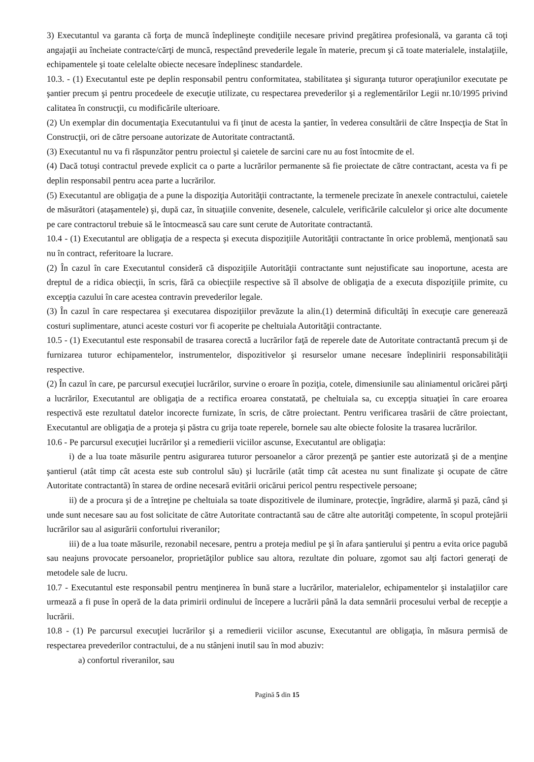3) Executantul va garanta că forţa de muncă îndeplineşte condiţiile necesare privind pregătirea profesională, va garanta că toţi angajaţii au încheiate contracte/cărţi de muncă, respectând prevederile legale în materie, precum şi că toate materialele, instalaţiile, echipamentele şi toate celelalte obiecte necesare îndeplinesc standardele.
10.3. - (1) Executantul este pe deplin responsabil pentru conformitatea, stabilitatea şi siguranţa tuturor operaţiunilor executate pe şantier precum şi pentru procedeele de execuţie utilizate, cu respectarea prevederilor şi a reglementărilor Legii nr.10/1995 privind calitatea în construcţii, cu modificările ulterioare.
(2) Un exemplar din documentaţia Executantului va fi ţinut de acesta la şantier, în vederea consultării de către Inspecţia de Stat în Construcţii, ori de către persoane autorizate de Autoritate contractantă.
(3) Executantul nu va fi răspunzător pentru proiectul şi caietele de sarcini care nu au fost întocmite de el.
(4) Dacă totuşi contractul prevede explicit ca o parte a lucrărilor permanente să fie proiectate de către contractant, acesta va fi pe deplin responsabil pentru acea parte a lucrărilor.
(5) Executantul are obligaţia de a pune la dispoziţia Autorităţii contractante, la termenele precizate în anexele contractului, caietele de măsurători (ataşamentele) şi, după caz, în situaţiile convenite, desenele, calculele, verificările calculelor şi orice alte documente pe care contractorul trebuie să le întocmească sau care sunt cerute de Autoritate contractantă.
10.4 - (1) Executantul are obligaţia de a respecta şi executa dispoziţiile Autorităţii contractante în orice problemă, menţionată sau nu în contract, referitoare la lucrare.
(2) În cazul în care Executantul consideră că dispoziţiile Autorităţii contractante sunt nejustificate sau inoportune, acesta are dreptul de a ridica obiecţii, în scris, fără ca obiecţiile respective să îl absolve de obligaţia de a executa dispoziţiile primite, cu excepţia cazului în care acestea contravin prevederilor legale.
(3) În cazul în care respectarea şi executarea dispoziţiilor prevăzute la alin.(1) determină dificultăţi în execuţie care generează costuri suplimentare, atunci aceste costuri vor fi acoperite pe cheltuiala Autorităţii contractante.
10.5 - (1) Executantul este responsabil de trasarea corectă a lucrărilor faţă de reperele date de Autoritate contractantă precum şi de furnizarea tuturor echipamentelor, instrumentelor, dispozitivelor şi resurselor umane necesare îndeplinirii responsabilităţii respective.
(2) În cazul în care, pe parcursul execuţiei lucrărilor, survine o eroare în poziţia, cotele, dimensiunile sau aliniamentul oricărei părţi a lucrărilor, Executantul are obligaţia de a rectifica eroarea constatată, pe cheltuiala sa, cu excepţia situaţiei în care eroarea respectivă este rezultatul datelor incorecte furnizate, în scris, de către proiectant. Pentru verificarea trasării de către proiectant, Executantul are obligaţia de a proteja şi păstra cu grija toate reperele, bornele sau alte obiecte folosite la trasarea lucrărilor.
10.6 - Pe parcursul execuţiei lucrărilor şi a remedierii viciilor ascunse, Executantul are obligaţia:
i) de a lua toate măsurile pentru asigurarea tuturor persoanelor a căror prezenţă pe şantier este autorizată şi de a menţine şantierul (atât timp cât acesta este sub controlul său) şi lucrările (atât timp cât acestea nu sunt finalizate şi ocupate de către Autoritate contractantă) în starea de ordine necesară evitării oricărui pericol pentru respectivele persoane;
ii) de a procura şi de a întreţine pe cheltuiala sa toate dispozitivele de iluminare, protecţie, îngrădire, alarmă şi pază, când şi unde sunt necesare sau au fost solicitate de către Autoritate contractantă sau de către alte autorităţi competente, în scopul protejării lucrărilor sau al asigurării confortului riveranilor;
iii) de a lua toate măsurile, rezonabil necesare, pentru a proteja mediul pe şi în afara şantierului şi pentru a evita orice pagubă sau neajuns provocate persoanelor, proprietăţilor publice sau altora, rezultate din poluare, zgomot sau alţi factori generaţi de metodele sale de lucru.
10.7 - Executantul este responsabil pentru menţinerea în bună stare a lucrărilor, materialelor, echipamentelor şi instalaţiilor care urmează a fi puse în operă de la data primirii ordinului de începere a lucrării până la data semnării procesului verbal de recepţie a lucrării.
10.8 - (1) Pe parcursul execuţiei lucrărilor şi a remedierii viciilor ascunse, Executantul are obligaţia, în măsura permisă de respectarea prevederilor contractului, de a nu stânjeni inutil sau în mod abuziv:
a) confortul riveranilor, sau
Pagină 5 din 15